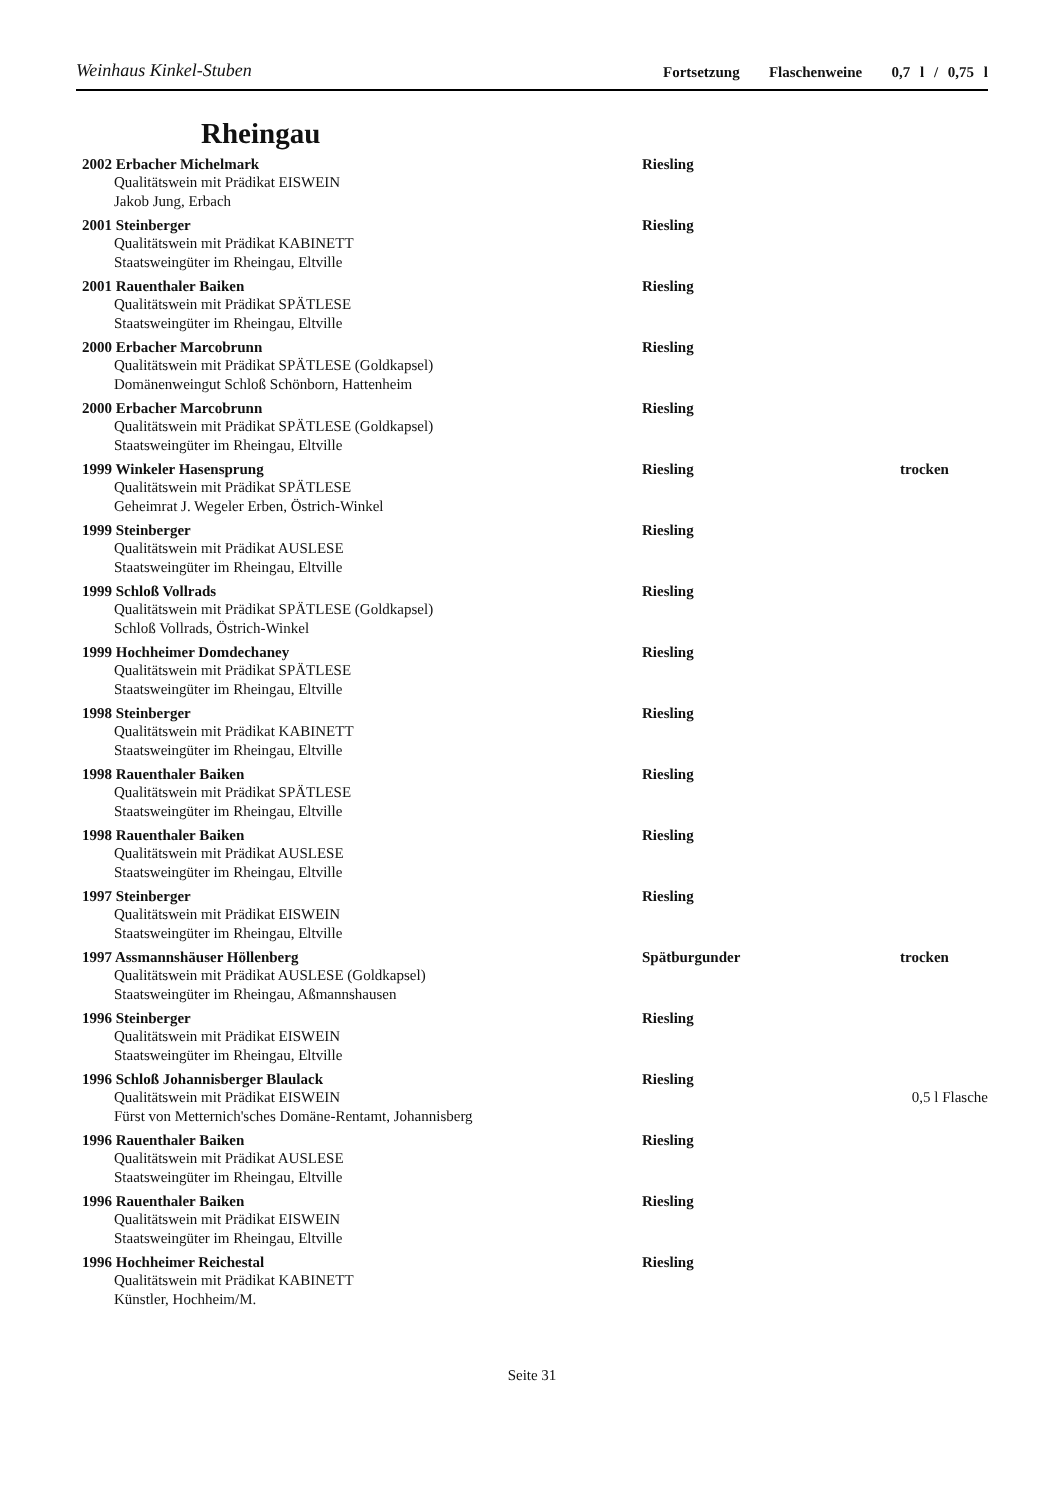Weinhaus Kinkel-Stuben Fortsetzung Flaschenweine 0,7 l / 0,75 l
Rheingau
2002 Erbacher Michelmark Riesling
Qualitätswein mit Prädikat EISWEIN
Jakob Jung, Erbach
2001 Steinberger Riesling
Qualitätswein mit Prädikat KABINETT
Staatsweingüter im Rheingau, Eltville
2001 Rauenthaler Baiken Riesling
Qualitätswein mit Prädikat SPÄTLESE
Staatsweingüter im Rheingau, Eltville
2000 Erbacher Marcobrunn Riesling
Qualitätswein mit Prädikat SPÄTLESE (Goldkapsel)
Domänenweingut Schloß Schönborn, Hattenheim
2000 Erbacher Marcobrunn Riesling
Qualitätswein mit Prädikat SPÄTLESE (Goldkapsel)
Staatsweingüter im Rheingau, Eltville
1999 Winkeler Hasensprung Riesling trocken
Qualitätswein mit Prädikat SPÄTLESE
Geheimrat J. Wegeler Erben, Östrich-Winkel
1999 Steinberger Riesling
Qualitätswein mit Prädikat AUSLESE
Staatsweingüter im Rheingau, Eltville
1999 Schloß Vollrads Riesling
Qualitätswein mit Prädikat SPÄTLESE (Goldkapsel)
Schloß Vollrads, Östrich-Winkel
1999 Hochheimer Domdechaney Riesling
Qualitätswein mit Prädikat SPÄTLESE
Staatsweingüter im Rheingau, Eltville
1998 Steinberger Riesling
Qualitätswein mit Prädikat KABINETT
Staatsweingüter im Rheingau, Eltville
1998 Rauenthaler Baiken Riesling
Qualitätswein mit Prädikat SPÄTLESE
Staatsweingüter im Rheingau, Eltville
1998 Rauenthaler Baiken Riesling
Qualitätswein mit Prädikat AUSLESE
Staatsweingüter im Rheingau, Eltville
1997 Steinberger Riesling
Qualitätswein mit Prädikat EISWEIN
Staatsweingüter im Rheingau, Eltville
1997 Assmannshäuser Höllenberg Spätburgunder trocken
Qualitätswein mit Prädikat AUSLESE (Goldkapsel)
Staatsweingüter im Rheingau, Aßmannshausen
1996 Steinberger Riesling
Qualitätswein mit Prädikat EISWEIN
Staatsweingüter im Rheingau, Eltville
1996 Schloß Johannisberger Blaulack Riesling
Qualitätswein mit Prädikat EISWEIN 0,5 l Flasche
Fürst von Metternich'sches Domäne-Rentamt, Johannisberg
1996 Rauenthaler Baiken Riesling
Qualitätswein mit Prädikat AUSLESE
Staatsweingüter im Rheingau, Eltville
1996 Rauenthaler Baiken Riesling
Qualitätswein mit Prädikat EISWEIN
Staatsweingüter im Rheingau, Eltville
1996 Hochheimer Reichestal Riesling
Qualitätswein mit Prädikat KABINETT
Künstler, Hochheim/M.
Seite 31